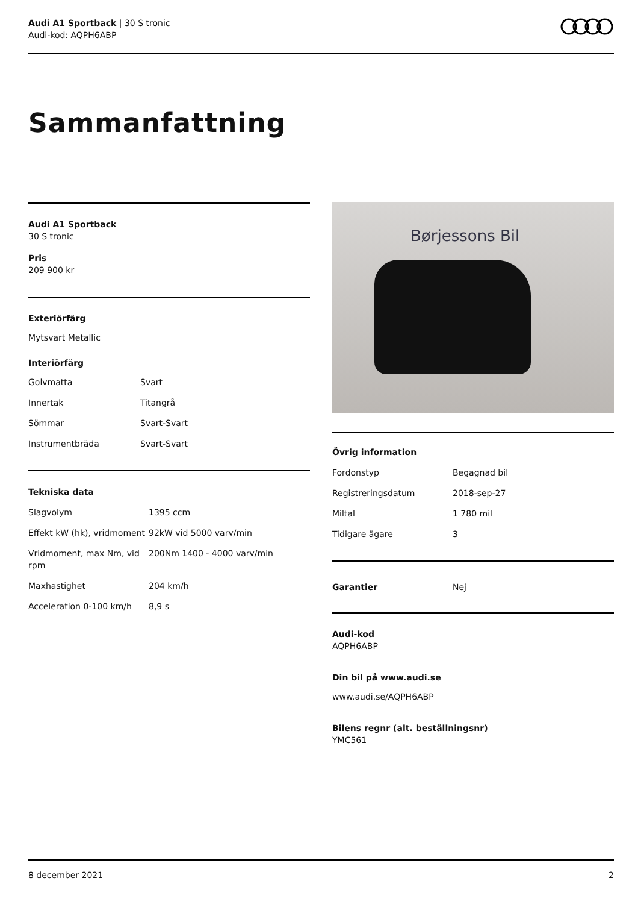Audi A1 Sportback | 30 S tronic
Audi-kod: AQPH6ABP
Sammanfattning
Audi A1 Sportback
30 S tronic
Pris
209 900 kr
Exteriörfärg
Mytsvart Metallic
Interiörfärg
| Golvmatta | Svart |
| Innertak | Titangrå |
| Sömmar | Svart-Svart |
| Instrumentbräda | Svart-Svart |
Tekniska data
| Slagvolym | 1395 ccm |
| Effekt kW (hk), vridmoment | 92kW vid 5000 varv/min |
| Vridmoment, max Nm, vid rpm | 200Nm 1400 - 4000 varv/min |
| Maxhastighet | 204 km/h |
| Acceleration 0-100 km/h | 8,9 s |
Børjessons Bil
Övrig information
| Fordonstyp | Begagnad bil |
| Registreringsdatum | 2018-sep-27 |
| Miltal | 1 780 mil |
| Tidigare ägare | 3 |
| Garantier | Nej |
Audi-kod
AQPH6ABP
Din bil på www.audi.se
www.audi.se/AQPH6ABP
Bilens regnr (alt. beställningsnr)
YMC561
8 december 2021 2